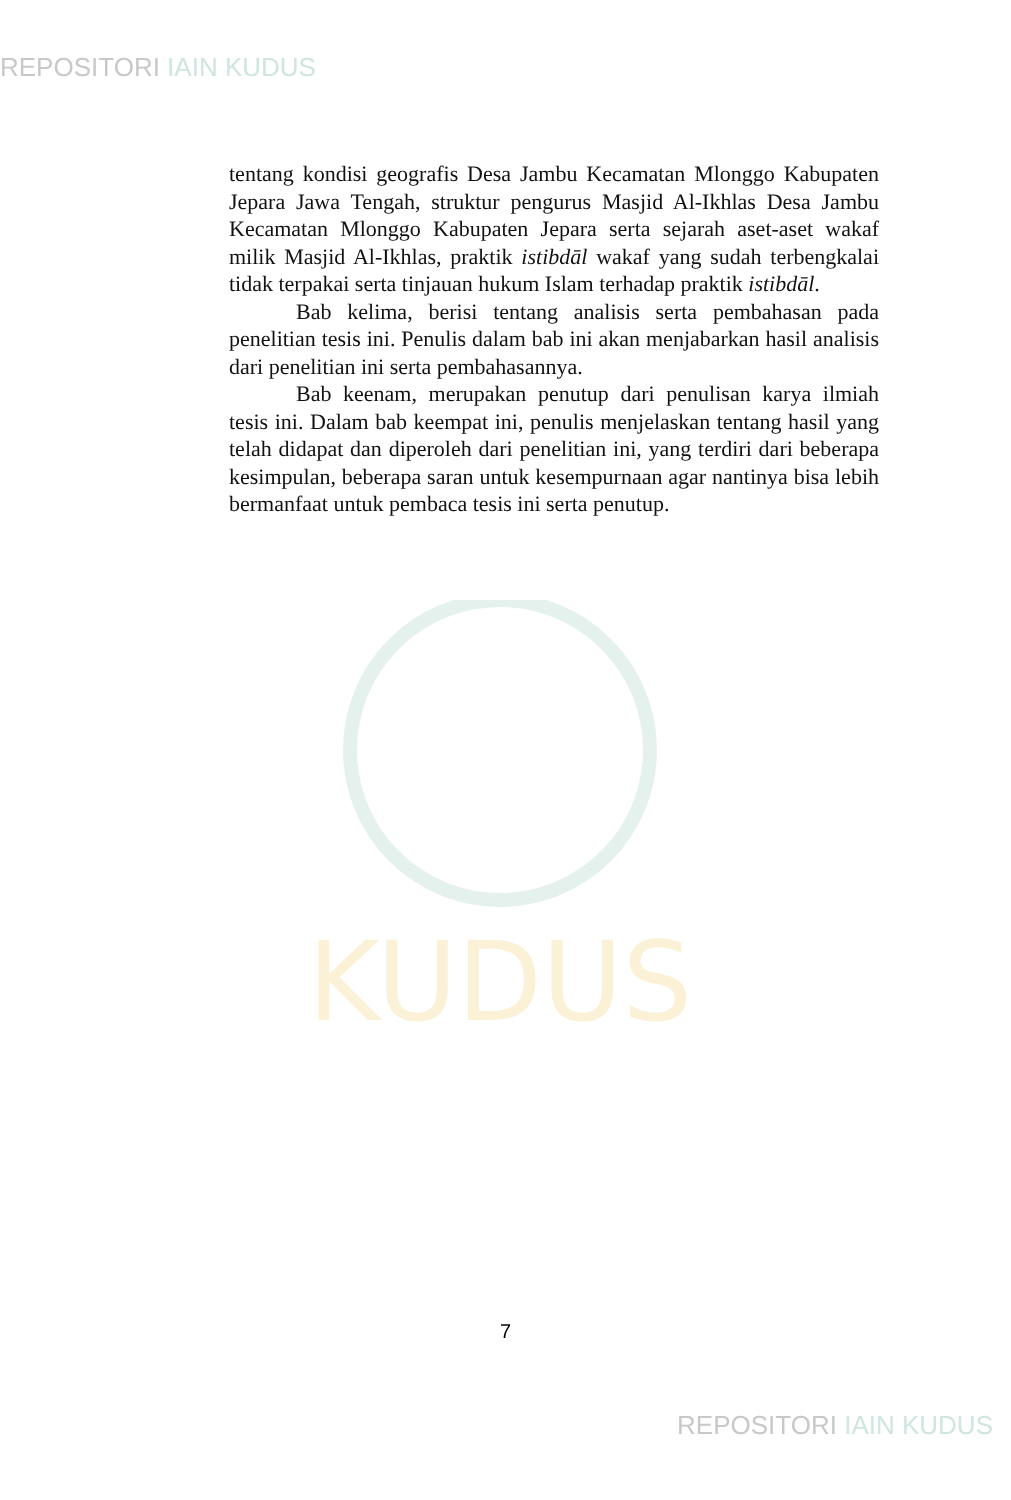REPOSITORI IAIN KUDUS
KUDUS
tentang kondisi geografis Desa Jambu Kecamatan Mlonggo Kabupaten Jepara Jawa Tengah, struktur pengurus Masjid Al-Ikhlas Desa Jambu Kecamatan Mlonggo Kabupaten Jepara serta sejarah aset-aset wakaf milik Masjid Al-Ikhlas, praktik istibdāl wakaf yang sudah terbengkalai tidak terpakai serta tinjauan hukum Islam terhadap praktik istibdāl.
Bab kelima, berisi tentang analisis serta pembahasan pada penelitian tesis ini. Penulis dalam bab ini akan menjabarkan hasil analisis dari penelitian ini serta pembahasannya.
Bab keenam, merupakan penutup dari penulisan karya ilmiah tesis ini. Dalam bab keempat ini, penulis menjelaskan tentang hasil yang telah didapat dan diperoleh dari penelitian ini, yang terdiri dari beberapa kesimpulan, beberapa saran untuk kesempurnaan agar nantinya bisa lebih bermanfaat untuk pembaca tesis ini serta penutup.
7
REPOSITORI IAIN KUDUS